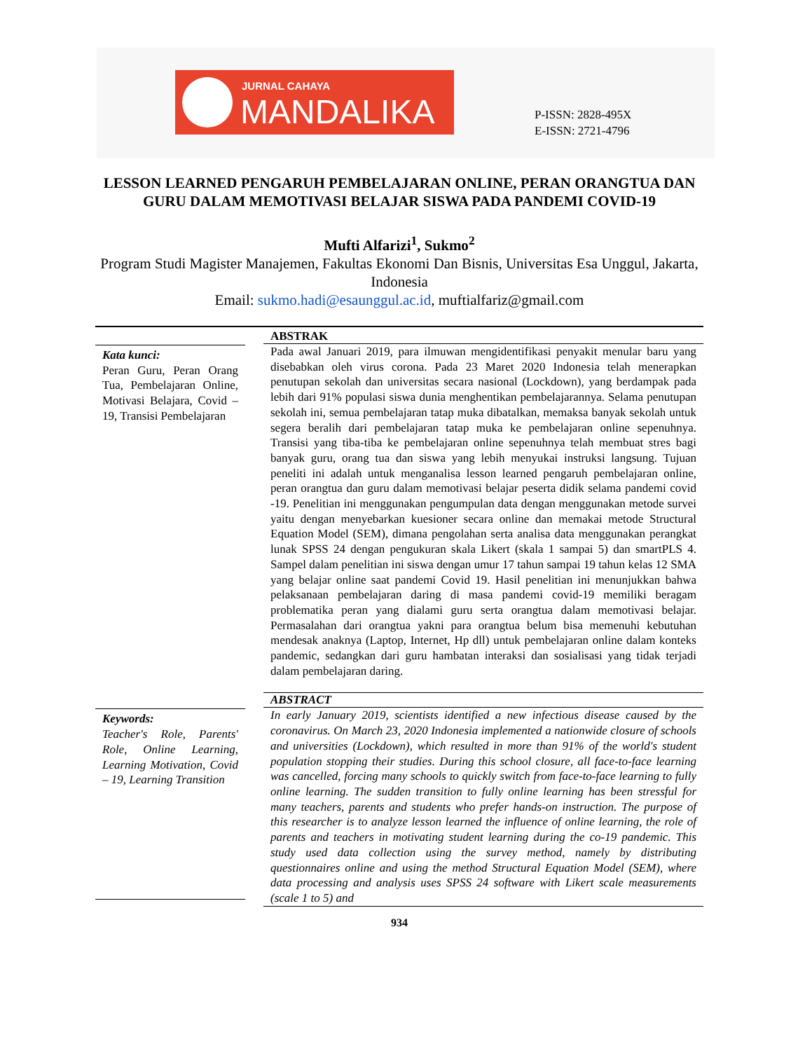JURNAL CAHAYA
MANDALIKA
P-ISSN: 2828-495X
E-ISSN: 2721-4796
LESSON LEARNED PENGARUH PEMBELAJARAN ONLINE, PERAN ORANGTUA DAN GURU DALAM MEMOTIVASI BELAJAR SISWA PADA PANDEMI COVID-19
Mufti Alfarizi<sup>1</sup>, Sukmo<sup>2</sup>
Program Studi Magister Manajemen, Fakultas Ekonomi Dan Bisnis, Universitas Esa Unggul, Jakarta, Indonesia
Email: sukmo.hadi@esaunggul.ac.id, muftialfariz@gmail.com
Kata kunci:
Peran Guru, Peran Orang Tua, Pembelajaran Online, Motivasi Belajara, Covid – 19, Transisi Pembelajaran
ABSTRAK
Pada awal Januari 2019, para ilmuwan mengidentifikasi penyakit menular baru yang disebabkan oleh virus corona. Pada 23 Maret 2020 Indonesia telah menerapkan penutupan sekolah dan universitas secara nasional (Lockdown), yang berdampak pada lebih dari 91% populasi siswa dunia menghentikan pembelajarannya. Selama penutupan sekolah ini, semua pembelajaran tatap muka dibatalkan, memaksa banyak sekolah untuk segera beralih dari pembelajaran tatap muka ke pembelajaran online sepenuhnya. Transisi yang tiba-tiba ke pembelajaran online sepenuhnya telah membuat stres bagi banyak guru, orang tua dan siswa yang lebih menyukai instruksi langsung. Tujuan peneliti ini adalah untuk menganalisa lesson learned pengaruh pembelajaran online, peran orangtua dan guru dalam memotivasi belajar peserta didik selama pandemi covid -19. Penelitian ini menggunakan pengumpulan data dengan menggunakan metode survei yaitu dengan menyebarkan kuesioner secara online dan memakai metode Structural Equation Model (SEM), dimana pengolahan serta analisa data menggunakan perangkat lunak SPSS 24 dengan pengukuran skala Likert (skala 1 sampai 5) dan smartPLS 4. Sampel dalam penelitian ini siswa dengan umur 17 tahun sampai 19 tahun kelas 12 SMA yang belajar online saat pandemi Covid 19. Hasil penelitian ini menunjukkan bahwa pelaksanaan pembelajaran daring di masa pandemi covid-19 memiliki beragam problematika peran yang dialami guru serta orangtua dalam memotivasi belajar. Permasalahan dari orangtua yakni para orangtua belum bisa memenuhi kebutuhan mendesak anaknya (Laptop, Internet, Hp dll) untuk pembelajaran online dalam konteks pandemic, sedangkan dari guru hambatan interaksi dan sosialisasi yang tidak terjadi dalam pembelajaran daring.
Keywords:
Teacher's Role, Parents' Role, Online Learning, Learning Motivation, Covid – 19, Learning Transition
ABSTRACT
In early January 2019, scientists identified a new infectious disease caused by the coronavirus. On March 23, 2020 Indonesia implemented a nationwide closure of schools and universities (Lockdown), which resulted in more than 91% of the world's student population stopping their studies. During this school closure, all face-to-face learning was cancelled, forcing many schools to quickly switch from face-to-face learning to fully online learning. The sudden transition to fully online learning has been stressful for many teachers, parents and students who prefer hands-on instruction. The purpose of this researcher is to analyze lesson learned the influence of online learning, the role of parents and teachers in motivating student learning during the co-19 pandemic. This study used data collection using the survey method, namely by distributing questionnaires online and using the method Structural Equation Model (SEM), where data processing and analysis uses SPSS 24 software with Likert scale measurements (scale 1 to 5) and
934